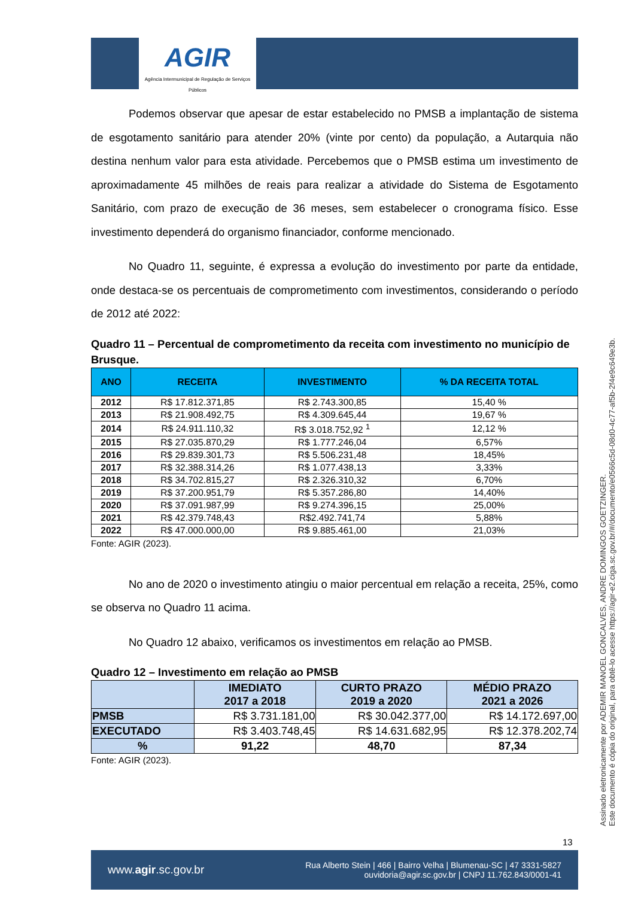AGIR
Agência Intermunicipal de Regulação de Serviços Públicos
Podemos observar que apesar de estar estabelecido no PMSB a implantação de sistema de esgotamento sanitário para atender 20% (vinte por cento) da população, a Autarquia não destina nenhum valor para esta atividade. Percebemos que o PMSB estima um investimento de aproximadamente 45 milhões de reais para realizar a atividade do Sistema de Esgotamento Sanitário, com prazo de execução de 36 meses, sem estabelecer o cronograma físico. Esse investimento dependerá do organismo financiador, conforme mencionado.
No Quadro 11, seguinte, é expressa a evolução do investimento por parte da entidade, onde destaca-se os percentuais de comprometimento com investimentos, considerando o período de 2012 até 2022:
Quadro 11 – Percentual de comprometimento da receita com investimento no município de Brusque.
| ANO | RECEITA | INVESTIMENTO | % DA RECEITA TOTAL |
| --- | --- | --- | --- |
| 2012 | R$ 17.812.371,85 | R$ 2.743.300,85 | 15,40 % |
| 2013 | R$ 21.908.492,75 | R$ 4.309.645,44 | 19,67 % |
| 2014 | R$ 24.911.110,32 | R$ 3.018.752,92 <sup>1</sup> | 12,12 % |
| 2015 | R$ 27.035.870,29 | R$ 1.777.246,04 | 6,57% |
| 2016 | R$ 29.839.301,73 | R$ 5.506.231,48 | 18,45% |
| 2017 | R$ 32.388.314,26 | R$ 1.077.438,13 | 3,33% |
| 2018 | R$ 34.702.815,27 | R$ 2.326.310,32 | 6,70% |
| 2019 | R$ 37.200.951,79 | R$ 5.357.286,80 | 14,40% |
| 2020 | R$ 37.091.987,99 | R$ 9.274.396,15 | 25,00% |
| 2021 | R$ 42.379.748,43 | R$2.492.741,74 | 5,88% |
| 2022 | R$ 47.000.000,00 | R$ 9.885.461,00 | 21,03% |
Fonte: AGIR (2023).
No ano de 2020 o investimento atingiu o maior percentual em relação a receita, 25%, como se observa no Quadro 11 acima.
No Quadro 12 abaixo, verificamos os investimentos em relação ao PMSB.
Quadro 12 – Investimento em relação ao PMSB
| | IMEDIATO 2017 a 2018 | CURTO PRAZO 2019 a 2020 | MÉDIO PRAZO 2021 a 2026 |
| --- | --- | --- | --- |
| PMSB | R$ 3.731.181,00 | R$ 30.042.377,00 | R$ 14.172.697,00 |
| EXECUTADO | R$ 3.403.748,45 | R$ 14.631.682,95 | R$ 12.378.202,74 |
| % | 91,22 | 48,70 | 87,34 |
Fonte: AGIR (2023).
Assinado eletronicamente por ADEMIR MANOEL GONCALVES, ANDRE DOMINGOS GOETZINGER.
Este documento é cópia do original, para obtê-lo acesse https://agir-e2.ciga.sc.gov.br/#/documento/e0566c5d-08d0-4c77-af5b-2f4e9c649e3b.
13
www.agir.sc.gov.br Rua Alberto Stein | 466 | Bairro Velha | Blumenau-SC | 47 3331-5827
ouvidoria@agir.sc.gov.br | CNPJ 11.762.843/0001-41